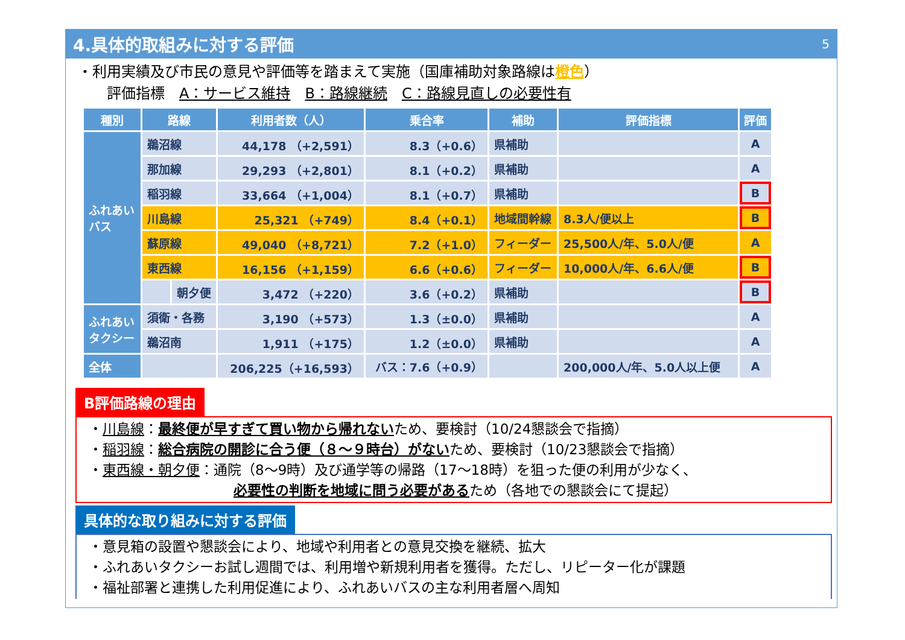4.具体的取組みに対する評価 5
・利用実績及び市民の意見や評価等を踏まえて実施（国庫補助対象路線は橙色）
  評価指標 A：サービス維持 B：路線継続 C：路線見直しの必要性有
| 種別 | 路線 | | 利用者数（人） | 乗合率 | 補助 | 評価指標 | 評価 |
| --- | --- | --- | --- | --- | --- | --- | --- |
| ふれあい バス | 鵜沼線 | | 44,178 （+2,591） | 8.3（+0.6） | 県補助 | | A |
| | 那加線 | | 29,293 （+2,801） | 8.1（+0.2） | 県補助 | | A |
| | 稲羽線 | | 33,664 （+1,004） | 8.1（+0.7） | 県補助 | | B |
| | 川島線 | | 25,321 （+749） | 8.4（+0.1） | 地域間幹線 | 8.3人/便以上 | B |
| | 蘇原線 | | 49,040 （+8,721） | 7.2（+1.0） | フィーダー | 25,500人/年、5.0人/便 | A |
| | 東西線 | | 16,156 （+1,159） | 6.6（+0.6） | フィーダー | 10,000人/年、6.6人/便 | B |
| | | 朝夕便 | 3,472 （+220） | 3.6（+0.2） | 県補助 | | B |
| ふれあい タクシー | 須衛・各務 | | 3,190 （+573） | 1.3（±0.0） | 県補助 | | A |
| | 鵜沼南 | | 1,911 （+175） | 1.2（±0.0） | 県補助 | | A |
| 全体 | | | 206,225（+16,593） | バス：7.6（+0.9） | | 200,000人/年、5.0人以上便 | A |
B評価路線の理由
・川島線：最終便が早すぎて買い物から帰れないため、要検討（10/24懇談会で指摘）
・稲羽線：総合病院の開診に合う便（８～９時台）がないため、要検討（10/23懇談会で指摘）
・東西線・朝夕便：通院（8～9時）及び通学等の帰路（17～18時）を狙った便の利用が少なく、
必要性の判断を地域に問う必要があるため（各地での懇談会にて提起）
具体的な取り組みに対する評価
・意見箱の設置や懇談会により、地域や利用者との意見交換を継続、拡大
・ふれあいタクシーお試し週間では、利用増や新規利用者を獲得。ただし、リピーター化が課題
・福祉部署と連携した利用促進により、ふれあいバスの主な利用者層へ周知